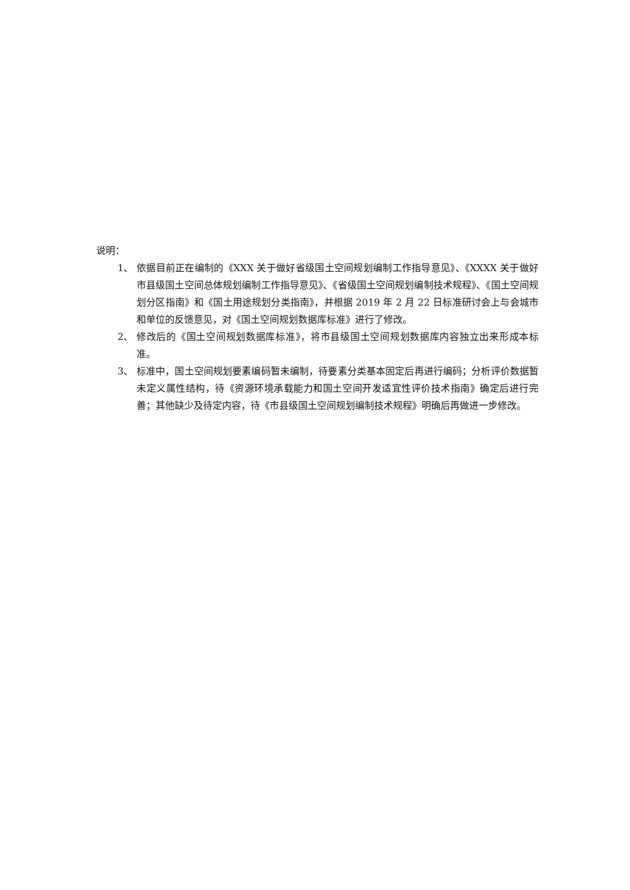说明：
1、 依据目前正在编制的《XXX 关于做好省级国土空间规划编制工作指导意见》、《XXXX 关于做好市县级国土空间总体规划编制工作指导意见》、《省级国土空间规划编制技术规程》、《国土空间规划分区指南》和《国土用途规划分类指南》，并根据 2019 年 2 月 22 日标准研讨会上与会城市和单位的反馈意见，对《国土空间规划数据库标准》进行了修改。
2、 修改后的《国土空间规划数据库标准》，将市县级国土空间规划数据库内容独立出来形成本标准。
3、 标准中，国土空间规划要素编码暂未编制，待要素分类基本固定后再进行编码；分析评价数据暂未定义属性结构，待《资源环境承载能力和国土空间开发适宜性评价技术指南》确定后进行完善；其他缺少及待定内容，待《市县级国土空间规划编制技术规程》明确后再做进一步修改。